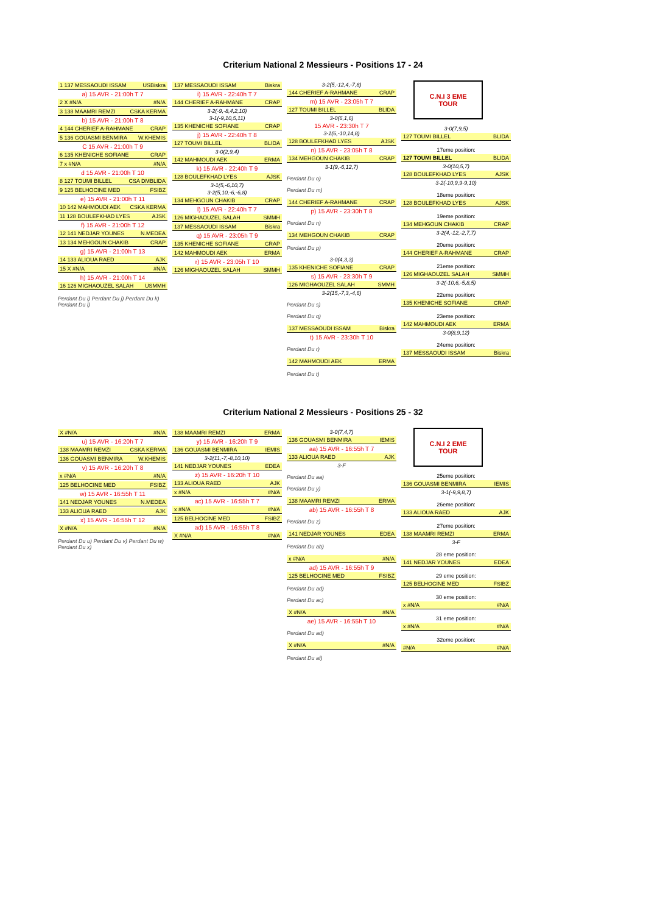Criterium National 2 Messieurs - Positions 17 - 24
1 137 MESSAOUDI ISSAM USBiskra
a) 15 AVR - 21:00h T 7
2 X #N/A #N/A
3 138 MAAMRI REMZI CSKA KERMA
b) 15 AVR - 21:00h T 8
4 144 CHERIEF A-RAHMANE CRAP
5 136 GOUASMI BENMIRA W.KHEMIS
C 15 AVR - 21:00h T 9
6 135 KHENICHE SOFIANE CRAP
7 x #N/A #N/A
d 15 AVR - 21:00h T 10
8 127 TOUMI BILLEL CSA DMBLIDA
9 125 BELHOCINE MED FSIBZ
e) 15 AVR - 21:00h T 11
10 142 MAHMOUDI AEK CSKA KERMA
11 128 BOULEFKHAD LYES AJSK
f) 15 AVR - 21:00h T 12
12 141 NEDJAR YOUNES N.MEDEA
13 134 MEHGOUN CHAKIB CRAP
g) 15 AVR - 21:00h T 13
14 133 ALIOUA RAED AJK
15 X #N/A #N/A
h) 15 AVR - 21:00h T 14
16 126 MIGHAOUZEL SALAH USMMH
Perdant Du i) Perdant Du j) Perdant Du k) Perdant Du l)
137 MESSAOUDI ISSAM Biskra
i) 15 AVR - 22:40h T 7
144 CHERIEF A-RAHMANE CRAP
3-2(-9,-8,4,2,10)
3-1(-9,10,5,11)
135 KHENICHE SOFIANE CRAP
j) 15 AVR - 22:40h T 8
127 TOUMI BILLEL BLIDA
3-0(2,9,4)
142 MAHMOUDI AEK ERMA
k) 15 AVR - 22:40h T 9
128 BOULEFKHAD LYES AJSK
3-1(5,-6,10,7)
3-2(5,10,-6,-6,8)
134 MEHGOUN CHAKIB CRAP
l) 15 AVR - 22:40h T 7
126 MIGHAOUZEL SALAH SMMH
137 MESSAOUDI ISSAM Biskra
q) 15 AVR - 23:05h T 9
135 KHENICHE SOFIANE CRAP
142 MAHMOUDI AEK ERMA
r) 15 AVR - 23:05h T 10
126 MIGHAOUZEL SALAH SMMH
3-2(5,-12,4,-7,8)
144 CHERIEF A-RAHMANE CRAP
m) 15 AVR - 23:05h T 7
127 TOUMI BILLEL BLIDA
3-0(6,1,6)
15 AVR - 23:30h T 7
3-1(6,-10,14,8)
128 BOULEFKHAD LYES AJSK
n) 15 AVR - 23:05h T 8
134 MEHGOUN CHAKIB CRAP
3-1(9,-6,12,7)
Perdant Du o)
Perdant Du m)
144 CHERIEF A-RAHMANE CRAP
p) 15 AVR - 23:30h T 8
Perdant Du n)
134 MEHGOUN CHAKIB CRAP
Perdant Du p)
3-0(4,3,3)
135 KHENICHE SOFIANE CRAP
s) 15 AVR - 23:30h T 9
126 MIGHAOUZEL SALAH SMMH
3-2(15,-7,3,-4,6)
Perdant Du s)
Perdant Du q)
137 MESSAOUDI ISSAM Biskra
t) 15 AVR - 23:30h T 10
Perdant Du r)
142 MAHMOUDI AEK ERMA
Perdant Du t)
C.N.I 3 EME TOUR
3-0(7,9,5)
127 TOUMI BILLEL BLIDA
17eme position:
127 TOUMI BILLEL BLIDA
3-0(10,5,7)
128 BOULEFKHAD LYES AJSK
3-2(-10,9,9-9,10)
18eme position:
128 BOULEFKHAD LYES AJSK
19eme position:
134 MEHGOUN CHAKIB CRAP
3-2(4,-12,-2,7,7)
20eme position:
144 CHERIEF A-RAHMANE CRAP
21eme position:
126 MIGHAOUZEL SALAH SMMH
3-2(-10,6,-5,8,5)
22eme position:
135 KHENICHE SOFIANE CRAP
23eme position:
142 MAHMOUDI AEK ERMA
3-0(8,9,12)
24eme position:
137 MESSAOUDI ISSAM Biskra
Criterium National 2 Messieurs - Positions 25 - 32
X #N/A #N/A
u) 15 AVR - 16:20h T 7
138 MAAMRI REMZI CSKA KERMA
136 GOUASMI BENMIRA W.KHEMIS
v) 15 AVR - 16:20h T 8
x #N/A #N/A
125 BELHOCINE MED FSIBZ
w) 15 AVR - 16:55h T 11
141 NEDJAR YOUNES N.MEDEA
133 ALIOUA RAED AJK
x) 15 AVR - 16:55h T 12
X #N/A #N/A
Perdant Du u) Perdant Du v) Perdant Du w) Perdant Du x)
138 MAAMRI REMZI ERMA
y) 15 AVR - 16:20h T 9
136 GOUASMI BENMIRA IEMIS
3-2(11,-7,-8,10,10)
141 NEDJAR YOUNES EDEA
z) 15 AVR - 16:20h T 10
133 ALIOUA RAED AJK
x #N/A #N/A
ac) 15 AVR - 16:55h T 7
x #N/A #N/A
125 BELHOCINE MED FSIBZ
ad) 15 AVR - 16:55h T 8
X #N/A #N/A
3-0(7,4,7)
136 GOUASMI BENMIRA IEMIS
aa) 15 AVR - 16:55h T 7
133 ALIOUA RAED AJK
3-F
Perdant Du aa)
Perdant Du y)
138 MAAMRI REMZI ERMA
ab) 15 AVR - 16:55h T 8
Perdant Du z)
141 NEDJAR YOUNES EDEA
Perdant Du ab)
x #N/A #N/A
ad) 15 AVR - 16:55h T 9
125 BELHOCINE MED FSIBZ
Perdant Du ad)
Perdant Du ac)
X #N/A #N/A
ae) 15 AVR - 16:55h T 10
Perdant Du ad)
X #N/A #N/A
Perdant Du af)
C.N.I 2 EME TOUR
25eme position:
136 GOUASMI BENMIRA IEMIS
3-1(-9,9,8,7)
26eme position:
133 ALIOUA RAED AJK
27eme position:
138 MAAMRI REMZI ERMA
3-F
28 eme position:
141 NEDJAR YOUNES EDEA
29 eme position:
125 BELHOCINE MED FSIBZ
30 eme position:
x #N/A #N/A
31 eme position:
x #N/A #N/A
32eme position:
#N/A #N/A